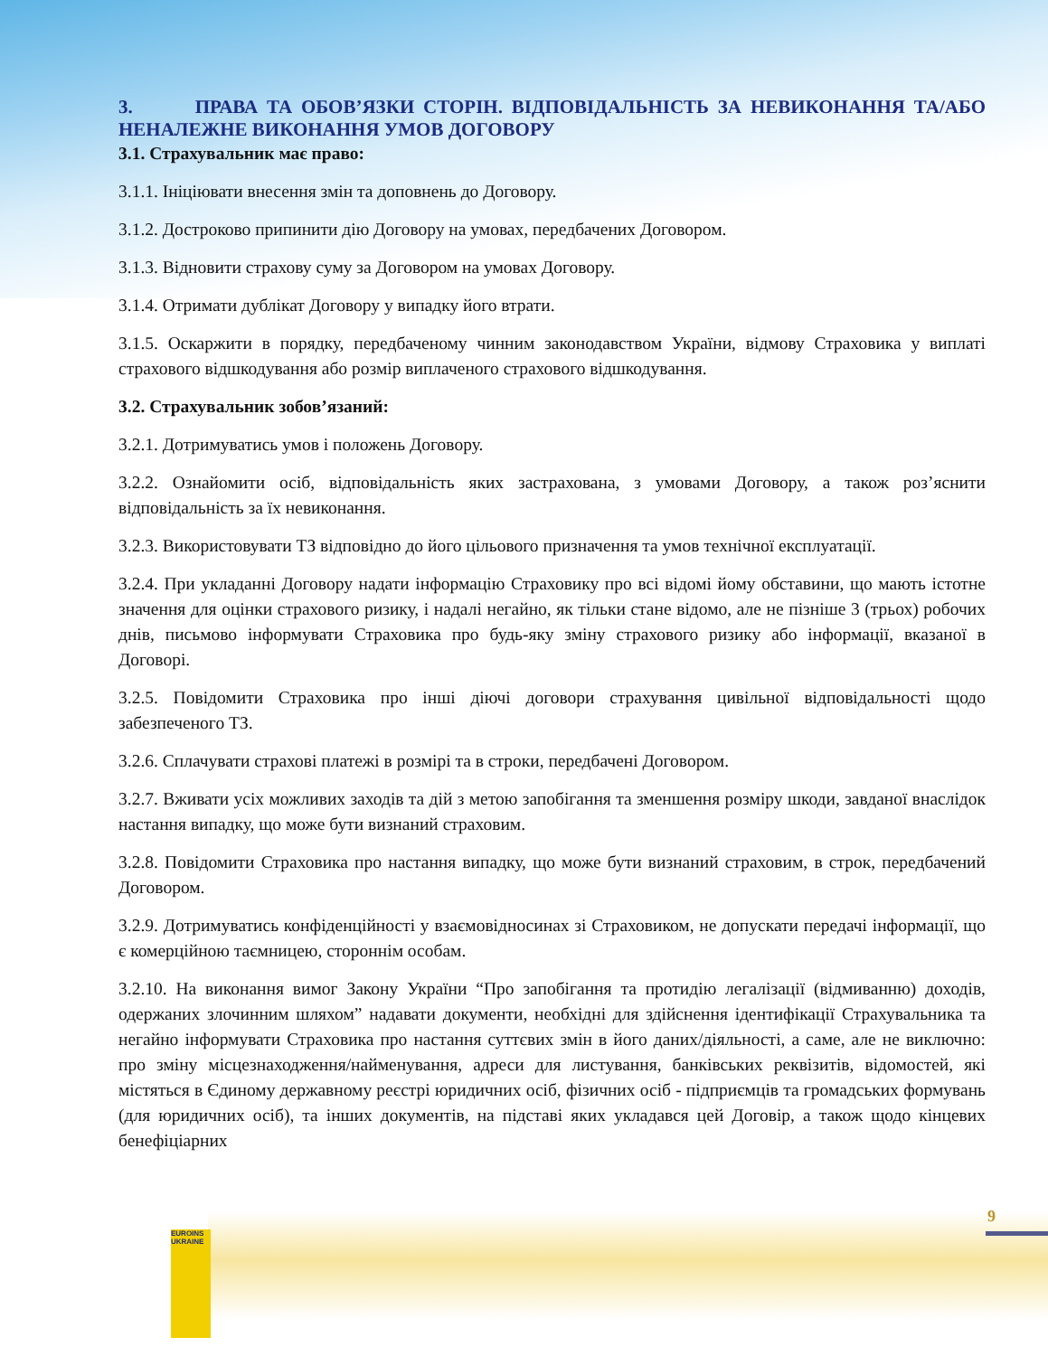3. ПРАВА ТА ОБОВ’ЯЗКИ СТОРІН. ВІДПОВІДАЛЬНІСТЬ ЗА НЕВИКОНАННЯ ТА/АБО НЕНАЛЕЖНЕ ВИКОНАННЯ УМОВ ДОГОВОРУ
3.1. Страхувальник має право:
3.1.1. Ініціювати внесення змін та доповнень до Договору.
3.1.2. Достроково припинити дію Договору на умовах, передбачених Договором.
3.1.3. Відновити страхову суму за Договором на умовах Договору.
3.1.4. Отримати дублікат Договору у випадку його втрати.
3.1.5. Оскаржити в порядку, передбаченому чинним законодавством України, відмову Страховика у виплаті страхового відшкодування або розмір виплаченого страхового відшкодування.
3.2. Страхувальник зобов’язаний:
3.2.1. Дотримуватись умов і положень Договору.
3.2.2. Ознайомити осіб, відповідальність яких застрахована, з умовами Договору, а також роз’яснити відповідальність за їх невиконання.
3.2.3. Використовувати ТЗ відповідно до його цільового призначення та умов технічної експлуатації.
3.2.4. При укладанні Договору надати інформацію Страховику про всі відомі йому обставини, що мають істотне значення для оцінки страхового ризику, і надалі негайно, як тільки стане відомо, але не пізніше 3 (трьох) робочих днів, письмово інформувати Страховика про будь-яку зміну страхового ризику або інформації, вказаної в Договорі.
3.2.5. Повідомити Страховика про інші діючі договори страхування цивільної відповідальності щодо забезпеченого ТЗ.
3.2.6. Сплачувати страхові платежі в розмірі та в строки, передбачені Договором.
3.2.7. Вживати усіх можливих заходів та дій з метою запобігання та зменшення розміру шкоди, завданої внаслідок настання випадку, що може бути визнаний страховим.
3.2.8. Повідомити Страховика про настання випадку, що може бути визнаний страховим, в строк, передбачений Договором.
3.2.9. Дотримуватись конфіденційності у взаємовідносинах зі Страховиком, не допускати передачі інформації, що є комерційною таємницею, стороннім особам.
3.2.10. На виконання вимог Закону України “Про запобігання та протидію легалізації (відмиванню) доходів, одержаних злочинним шляхом” надавати документи, необхідні для здійснення ідентифікації Страхувальника та негайно інформувати Страховика про настання суттєвих змін в його даних/діяльності, а саме, але не виключно: про зміну місцезнаходження/найменування, адреси для листування, банківських реквізитів, відомостей, які містяться в Єдиному державному реєстрі юридичних осіб, фізичних осіб - підприємців та громадських формувань (для юридичних осіб), та інших документів, на підставі яких укладався цей Договір, а також щодо кінцевих бенефіціарних
EUROINS UKRAINE
9